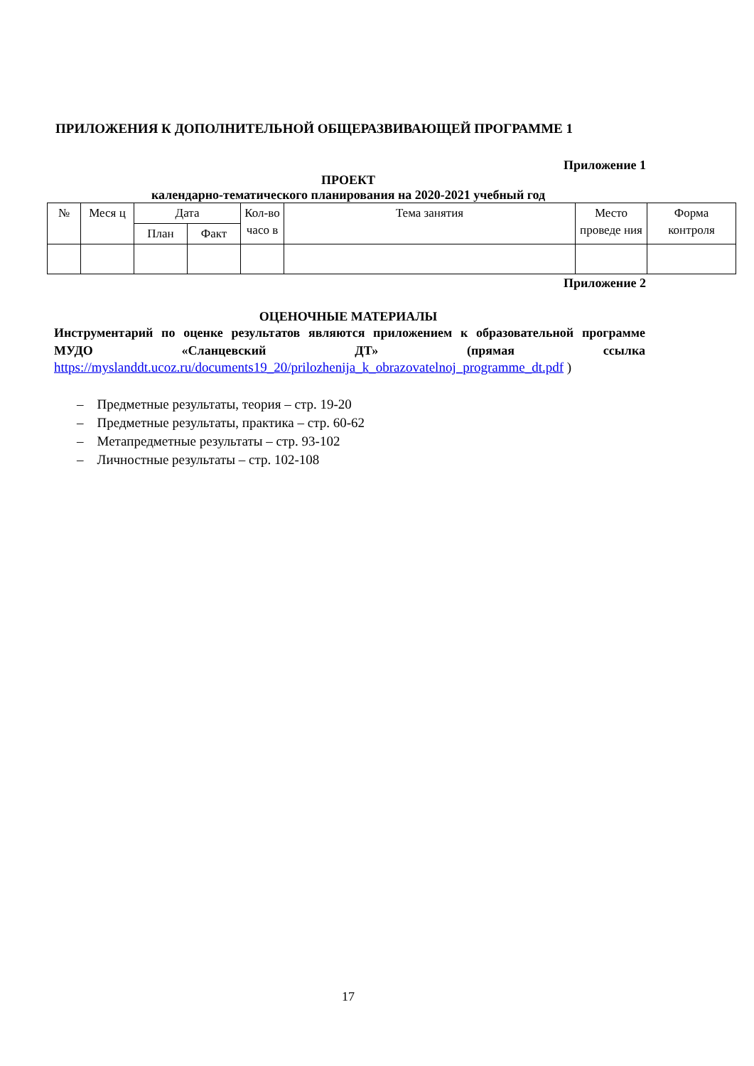ПРИЛОЖЕНИЯ К ДОПОЛНИТЕЛЬНОЙ ОБЩЕРАЗВИВАЮЩЕЙ ПРОГРАММЕ 1
Приложение 1
ПРОЕКТ
календарно-тематического планирования на 2020-2021 учебный год
| № | Меся ц | Дата | | Кол-во часо в | Тема занятия | Место проведе ния | Форма контроля |
| --- | --- | --- | --- | --- | --- | --- | --- |
| | | План | Факт | | | | |
Приложение 2
ОЦЕНОЧНЫЕ МАТЕРИАЛЫ
Инструментарий по оценке результатов являются приложением к образовательной программе МУДО «Сланцевский ДТ» (прямая ссылка
https://myslanddt.ucoz.ru/documents19_20/prilozhenija_k_obrazovatelnoj_programme_dt.pdf )
– Предметные результаты, теория – стр. 19-20
– Предметные результаты, практика – стр. 60-62
– Метапредметные результаты – стр. 93-102
– Личностные результаты – стр. 102-108
17